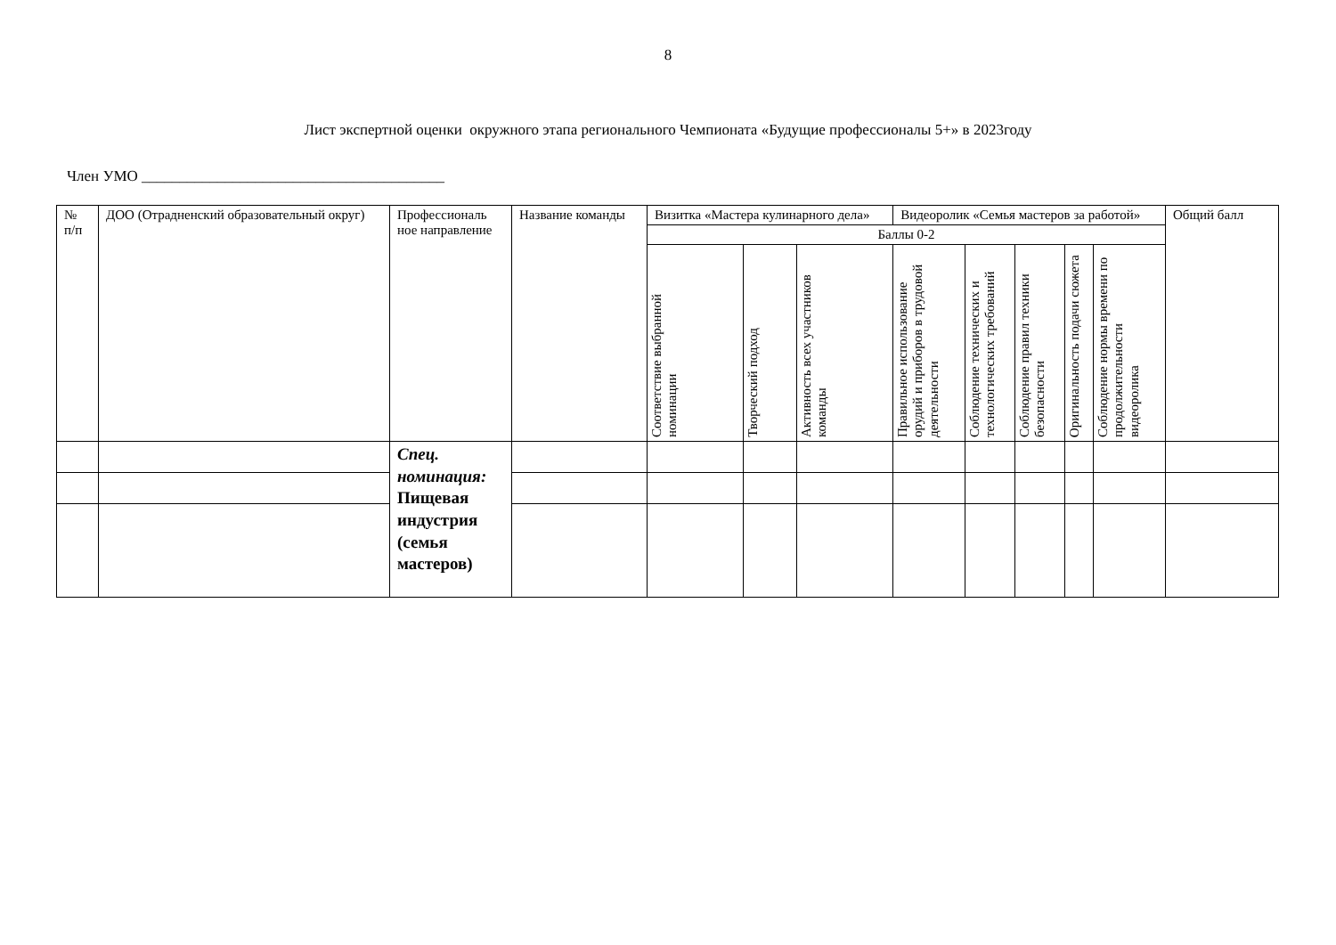8
Лист экспертной оценки окружного этапа регионального Чемпионата «Будущие профессионалы 5+» в 2023году
Член УМО ________________________________________
| № п/п | ДОО (Отрадненский образовательный округ) | Профессиональ ное направление | Название команды | Визитка «Мастера кулинарного дела» | | | Видеоролик «Семья мастеров за работой» | | | | | Общий балл |
| --- | --- | --- | --- | --- | --- | --- | --- | --- | --- | --- | --- | --- |
| | | | | Баллы 0-2 | | | | | | | | |
| | | | | Соответствие выбранной номинации | Творческий подход | Активность всех участников команды | Правильное использование орудий и приборов в трудовой деятельности | Соблюдение технических и технологических требований | Соблюдение правил техники безопасности | Оригинальность подачи сюжета | Соблюдение нормы времени по продолжительности видеоролика | |
| | | Спец. номинация: Пищевая индустрия (семья мастеров) | | | | | | | | | | |